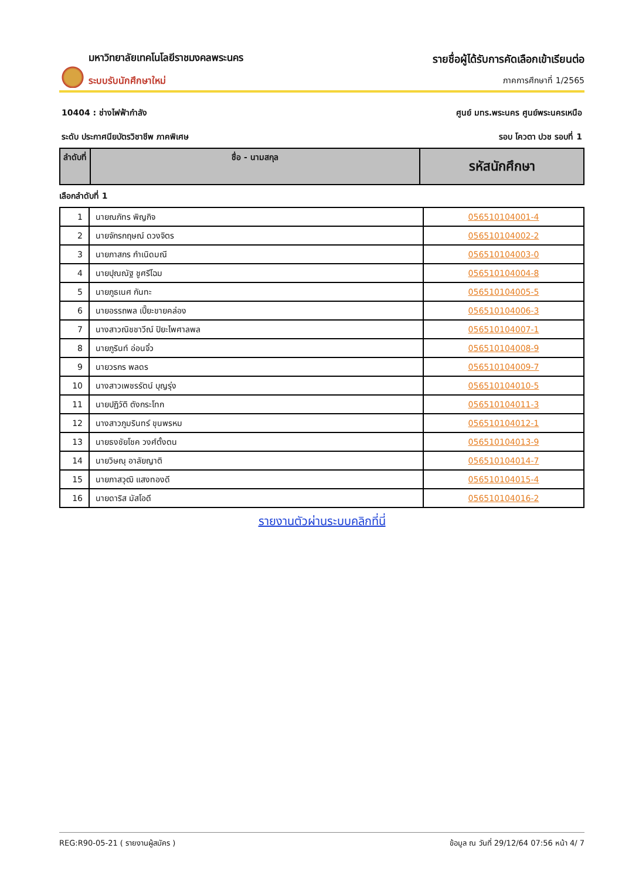มหาวิทยาลัยเทคโนโลยีราชมงคลพระนคร
ระบบรับนักศึกษาใหม่
รายชื่อผู้ได้รับการคัดเลือกเข้าเรียนต่อ
ภาคการศึกษาที่ 1/2565
10404 : ช่างไฟฟ้ากำลัง ศูนย์ มทร.พระนคร ศูนย์พระนครเหนือ
ระดับ ประกาศนียบัตรวิชาชีพ ภาคพิเศษ รอบ โควตา ปวช รอบที่ 1
| ลำดับที่ | ชื่อ - นามสกุล | รหัสนักศึกษา |
| --- | --- | --- |
เลือกลำดับที่ 1
| 1 | นายณภัทร พิญกิจ | 056510104001-4 |
| 2 | นายจักรกฤษณ์ ดวงจิตร | 056510104002-2 |
| 3 | นายภาสกร กำเนิดมณี | 056510104003-0 |
| 4 | นายปุณณัฐ ชูศรีโฉม | 056510104004-8 |
| 5 | นายภูธเนศ กันทะ | 056510104005-5 |
| 6 | นายอรรถพล เปี๊ยะขายคล่อง | 056510104006-3 |
| 7 | นางสาวณิชชาวีณ์ ปิยะไพศาลพล | 056510104007-1 |
| 8 | นายภูรินท์ อ่อนจิ๋ว | 056510104008-9 |
| 9 | นายวรกร พลดร | 056510104009-7 |
| 10 | นางสาวเพชรรัตน์ บุญรุ่ง | 056510104010-5 |
| 11 | นายปฏิวัติ ตังกระโทก | 056510104011-3 |
| 12 | นางสาวภูมรินทร์ ขุนพรหม | 056510104012-1 |
| 13 | นายธงชัยโชค วงศ์ตั้งตน | 056510104013-9 |
| 14 | นายวิษณุ อาลัยญาติ | 056510104014-7 |
| 15 | นายภาสวุฒิ แสงทองดี | 056510104015-4 |
| 16 | นายดาริส มัสโอดี | 056510104016-2 |
รายงานตัวผ่านระบบคลิกที่นี่
REG:R90-05-21 ( รายงานผู้สมัคร ) ข้อมูล ณ วันที่ 29/12/64 07:56 หน้า 4/ 7